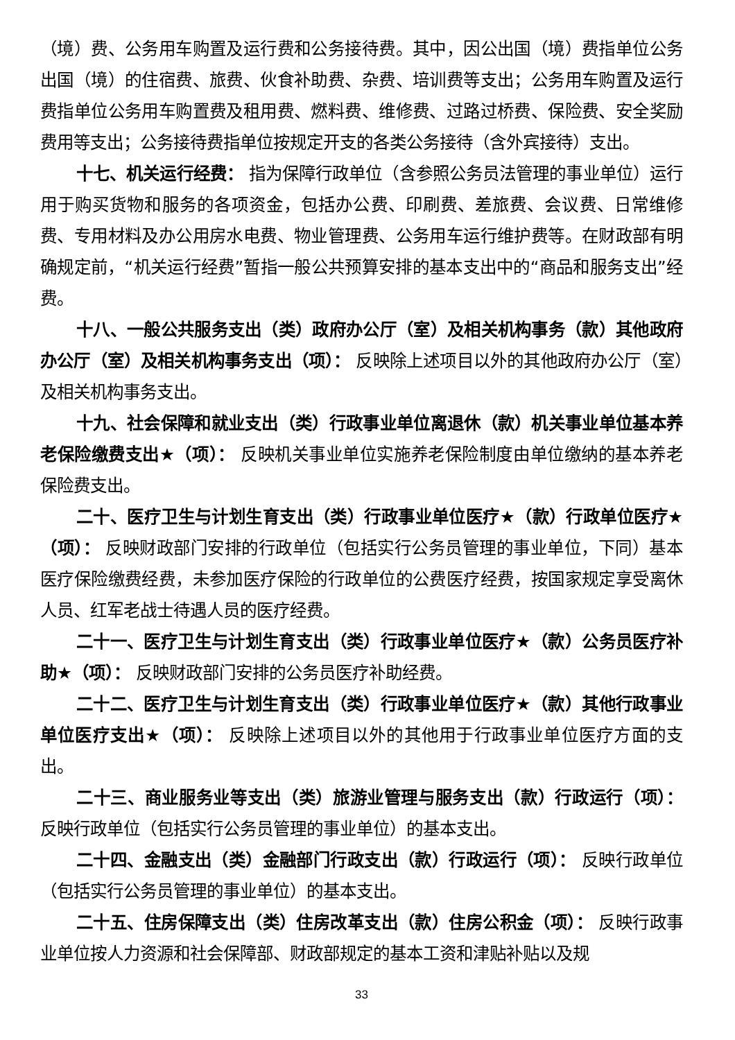（境）费、公务用车购置及运行费和公务接待费。其中，因公出国（境）费指单位公务出国（境）的住宿费、旅费、伙食补助费、杂费、培训费等支出；公务用车购置及运行费指单位公务用车购置费及租用费、燃料费、维修费、过路过桥费、保险费、安全奖励费用等支出；公务接待费指单位按规定开支的各类公务接待（含外宾接待）支出。
十七、机关运行经费： 指为保障行政单位（含参照公务员法管理的事业单位）运行用于购买货物和服务的各项资金，包括办公费、印刷费、差旅费、会议费、日常维修费、专用材料及办公用房水电费、物业管理费、公务用车运行维护费等。在财政部有明确规定前，“机关运行经费”暂指一般公共预算安排的基本支出中的“商品和服务支出”经费。
十八、一般公共服务支出（类）政府办公厅（室）及相关机构事务（款）其他政府办公厅（室）及相关机构事务支出（项）： 反映除上述项目以外的其他政府办公厅（室）及相关机构事务支出。
十九、社会保障和就业支出（类）行政事业单位离退休（款）机关事业单位基本养老保险缴费支出★（项）： 反映机关事业单位实施养老保险制度由单位缴纳的基本养老保险费支出。
二十、医疗卫生与计划生育支出（类）行政事业单位医疗★（款）行政单位医疗★（项）： 反映财政部门安排的行政单位（包括实行公务员管理的事业单位，下同）基本医疗保险缴费经费，未参加医疗保险的行政单位的公费医疗经费，按国家规定享受离休人员、红军老战士待遇人员的医疗经费。
二十一、医疗卫生与计划生育支出（类）行政事业单位医疗★（款）公务员医疗补助★（项）： 反映财政部门安排的公务员医疗补助经费。
二十二、医疗卫生与计划生育支出（类）行政事业单位医疗★（款）其他行政事业单位医疗支出★（项）： 反映除上述项目以外的其他用于行政事业单位医疗方面的支出。
二十三、商业服务业等支出（类）旅游业管理与服务支出（款）行政运行（项）： 反映行政单位（包括实行公务员管理的事业单位）的基本支出。
二十四、金融支出（类）金融部门行政支出（款）行政运行（项）： 反映行政单位（包括实行公务员管理的事业单位）的基本支出。
二十五、住房保障支出（类）住房改革支出（款）住房公积金（项）： 反映行政事业单位按人力资源和社会保障部、财政部规定的基本工资和津贴补贴以及规
33